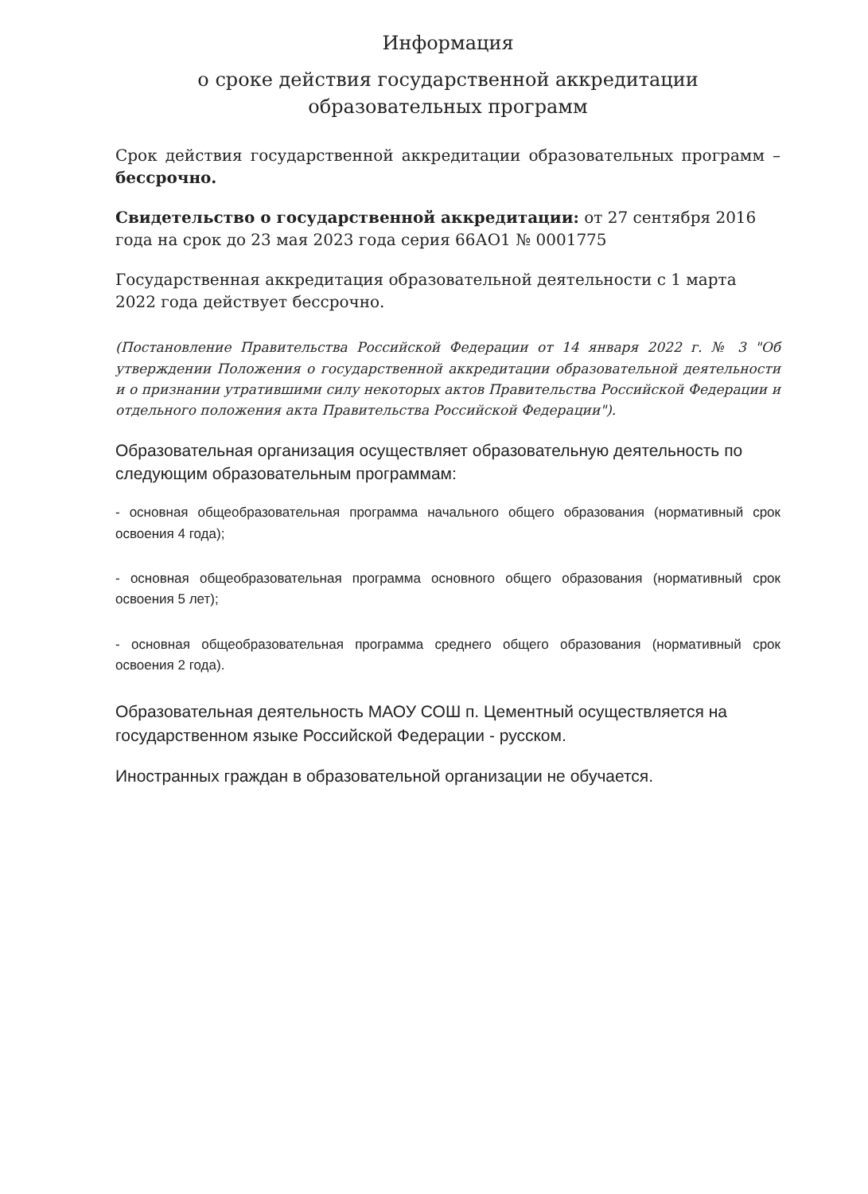Информация
о сроке действия государственной аккредитации образовательных программ
Срок действия государственной аккредитации образовательных программ – бессрочно.
Свидетельство о государственной аккредитации: от 27 сентября 2016 года на срок до 23 мая 2023 года серия 66АО1 № 0001775
Государственная аккредитация образовательной деятельности с 1 марта 2022 года действует бессрочно.
(Постановление Правительства Российской Федерации от 14 января 2022 г. № 3 "Об утверждении Положения о государственной аккредитации образовательной деятельности и о признании утратившими силу некоторых актов Правительства Российской Федерации и отдельного положения акта Правительства Российской Федерации").
Образовательная организация осуществляет образовательную деятельность по следующим образовательным программам:
- основная общеобразовательная программа начального общего образования (нормативный срок освоения 4 года);
- основная общеобразовательная программа основного общего образования (нормативный срок освоения 5 лет);
- основная общеобразовательная программа среднего общего образования (нормативный срок освоения 2 года).
Образовательная деятельность МАОУ СОШ п. Цементный осуществляется на государственном языке Российской Федерации - русском.
Иностранных граждан в образовательной организации не обучается.